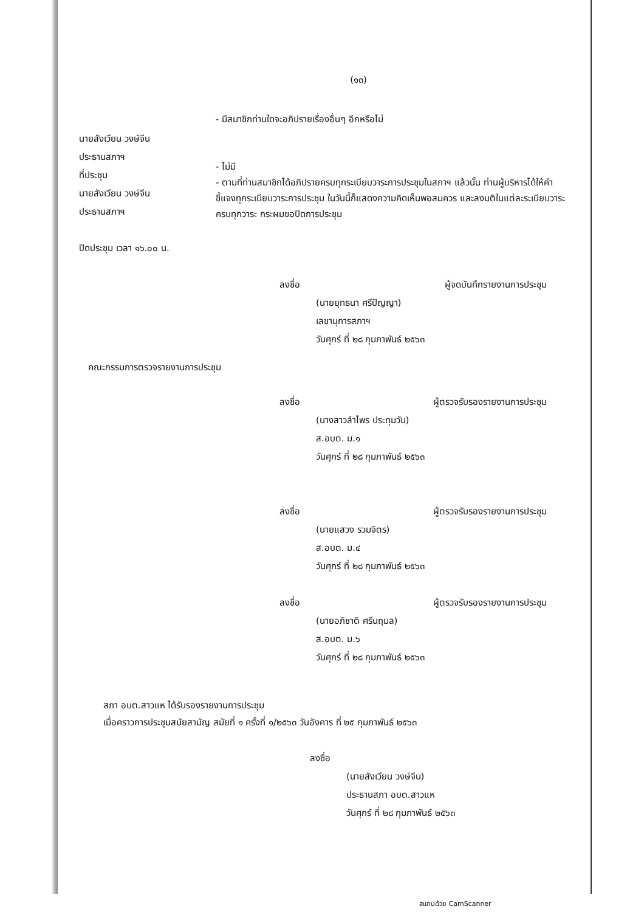(๑๓)
นายสังเวียน วงษ์จีน
ประธานสภาฯ
ที่ประชุม
นายสังเวียน วงษ์จีน
ประธานสภาฯ
ปิดประชุม เวลา ๑๖.๐๐ น.
- มีสมาชิกท่านใดจะอภิปรายเรื่องอื่นๆ อีกหรือไม่
- ไม่มี
- ตามที่ท่านสมาชิกได้อภิปรายครบทุกระเบียบวาระการประชุมในสภาฯ แล้วนั้น ท่านผู้บริหารได้ให้คำชี้แจงทุกระเบียบวาระการประชุม ในวันนี้ก็แสดงความคิดเห็นพอสมควร และลงมติในแต่ละระเบียบวาระครบทุกวาระ กระผมขอปิดการประชุม
ลงชื่อ ผู้จดบันทึกรายงานการประชุม
(นายยุทธนา ศรีปัญญา)
เลขานุการสภาฯ
วันศุกร์ ที่ ๒๘ กุมภาพันธ์ ๒๕๖๓
คณะกรรมการตรวจรายงานการประชุม
ลงชื่อ ผู้ตรวจรับรองรายงานการประชุม
(นางสาวลำไพร ประทุมวัน)
ส.อบต. ม.๑
วันศุกร์ ที่ ๒๘ กุมภาพันธ์ ๒๕๖๓
ลงชื่อ ผู้ตรวจรับรองรายงานการประชุม
(นายแสวง รวมจิตร)
ส.อบต. ม.๔
วันศุกร์ ที่ ๒๘ กุมภาพันธ์ ๒๕๖๓
ลงชื่อ ผู้ตรวจรับรองรายงานการประชุม
(นายอภิชาติ ศรีนฤมล)
ส.อบต. ม.๖
วันศุกร์ ที่ ๒๘ กุมภาพันธ์ ๒๕๖๓
สภา อบต.สาวแห ได้รับรองรายงานการประชุม
เมื่อคราวการประชุมสมัยสามัญ สมัยที่ ๑ ครั้งที่ ๑/๒๕๖๓ วันอังคาร ที่ ๒๕ กุมภาพันธ์ ๒๕๖๓
ลงชื่อ
(นายสังเวียน วงษ์จีน)
ประธานสภา อบต.สาวแห
วันศุกร์ ที่ ๒๘ กุมภาพันธ์ ๒๕๖๓
สแกนด้วย CamScanner